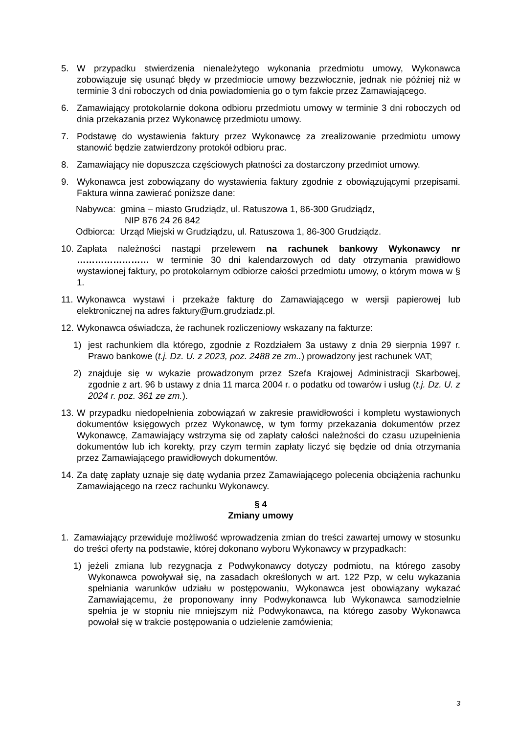5. W przypadku stwierdzenia nienależytego wykonania przedmiotu umowy, Wykonawca zobowiązuje się usunąć błędy w przedmiocie umowy bezzwłocznie, jednak nie później niż w terminie 3 dni roboczych od dnia powiadomienia go o tym fakcie przez Zamawiającego.
6. Zamawiający protokolarnie dokona odbioru przedmiotu umowy w terminie 3 dni roboczych od dnia przekazania przez Wykonawcę przedmiotu umowy.
7. Podstawę do wystawienia faktury przez Wykonawcę za zrealizowanie przedmiotu umowy stanowić będzie zatwierdzony protokół odbioru prac.
8. Zamawiający nie dopuszcza częściowych płatności za dostarczony przedmiot umowy.
9. Wykonawca jest zobowiązany do wystawienia faktury zgodnie z obowiązującymi przepisami. Faktura winna zawierać poniższe dane:
Nabywca: gmina – miasto Grudziądz, ul. Ratuszowa 1, 86-300 Grudziądz,
NIP 876 24 26 842
Odbiorca: Urząd Miejski w Grudziądzu, ul. Ratuszowa 1, 86-300 Grudziądz.
10.
Zapłata należności nastąpi przelewem na rachunek bankowy Wykonawcy nr …………………… w terminie 30 dni kalendarzowych od daty otrzymania prawidłowo wystawionej faktury, po protokolarnym odbiorze całości przedmiotu umowy, o którym mowa w § 1.
11.
Wykonawca wystawi i przekaże fakturę do Zamawiającego w wersji papierowej lub elektronicznej na adres faktury@um.grudziadz.pl.
12.
Wykonawca oświadcza, że rachunek rozliczeniowy wskazany na fakturze:
1) jest rachunkiem dla którego, zgodnie z Rozdziałem 3a ustawy z dnia 29 sierpnia 1997 r. Prawo bankowe (t.j. Dz. U. z 2023, poz. 2488 ze zm..) prowadzony jest rachunek VAT;
2) znajduje się w wykazie prowadzonym przez Szefa Krajowej Administracji Skarbowej, zgodnie z art. 96 b ustawy z dnia 11 marca 2004 r. o podatku od towarów i usług (t.j. Dz. U. z 2024 r. poz. 361 ze zm.).
13.
W przypadku niedopełnienia zobowiązań w zakresie prawidłowości i kompletu wystawionych dokumentów księgowych przez Wykonawcę, w tym formy przekazania dokumentów przez Wykonawcę, Zamawiający wstrzyma się od zapłaty całości należności do czasu uzupełnienia dokumentów lub ich korekty, przy czym termin zapłaty liczyć się będzie od dnia otrzymania przez Zamawiającego prawidłowych dokumentów.
14.
Za datę zapłaty uznaje się datę wydania przez Zamawiającego polecenia obciążenia rachunku Zamawiającego na rzecz rachunku Wykonawcy.
§ 4
Zmiany umowy
1. Zamawiający przewiduje możliwość wprowadzenia zmian do treści zawartej umowy w stosunku do treści oferty na podstawie, której dokonano wyboru Wykonawcy w przypadkach:
1) jeżeli zmiana lub rezygnacja z Podwykonawcy dotyczy podmiotu, na którego zasoby Wykonawca powoływał się, na zasadach określonych w art. 122 Pzp, w celu wykazania spełniania warunków udziału w postępowaniu, Wykonawca jest obowiązany wykazać Zamawiającemu, że proponowany inny Podwykonawca lub Wykonawca samodzielnie spełnia je w stopniu nie mniejszym niż Podwykonawca, na którego zasoby Wykonawca powołał się w trakcie postępowania o udzielenie zamówienia;
3